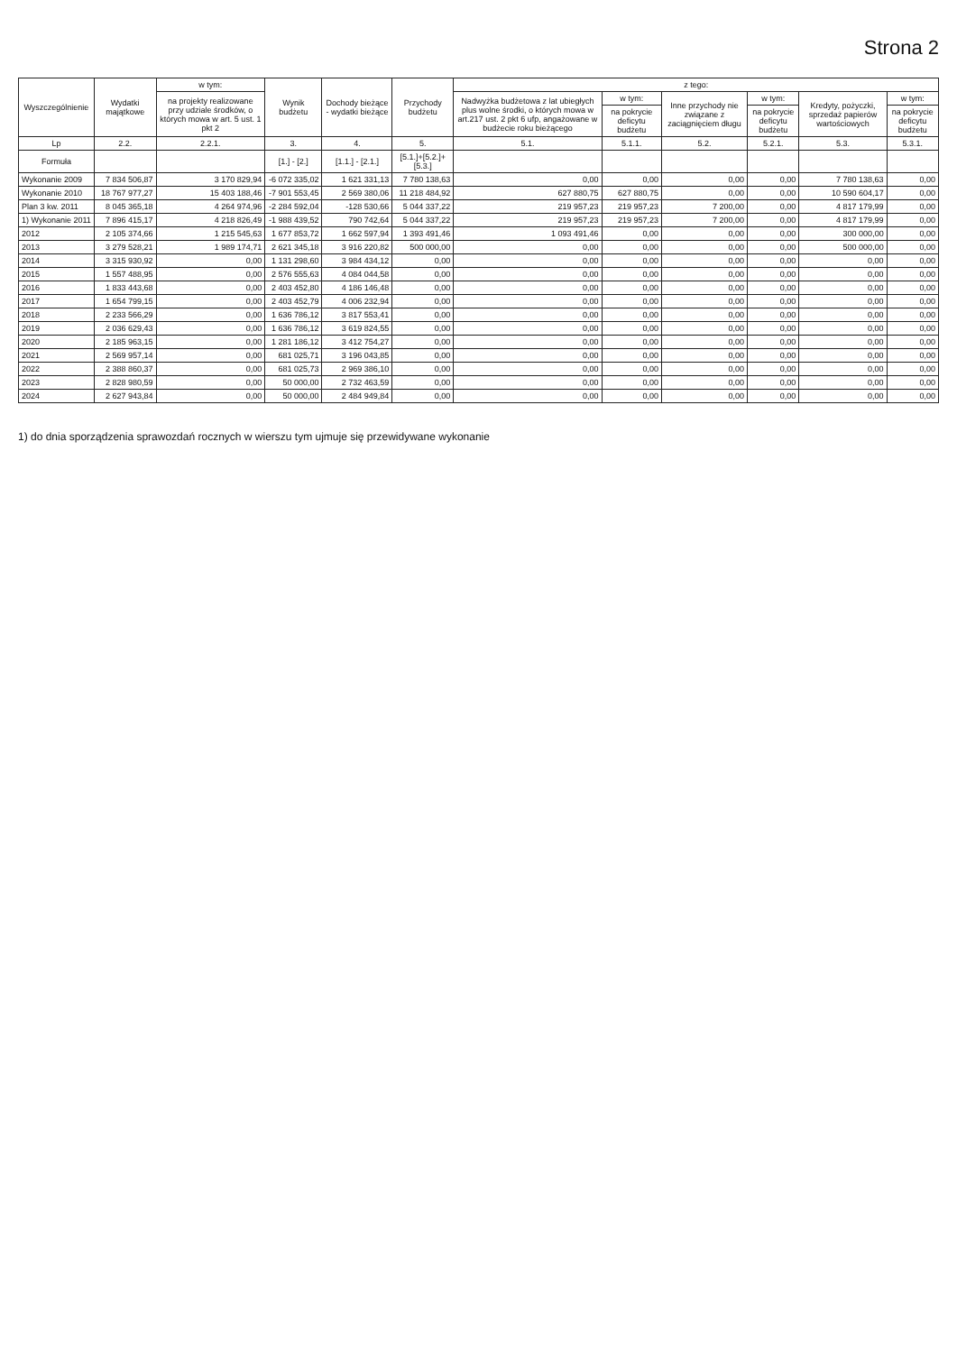Strona 2
| Wyszczególnienie | Wydatki majątkowe | w tym: | Wynik budżetu | Dochody bieżące - wydatki bieżące | Przychody budżetu | z tego: | | | | | |
| --- | --- | --- | --- | --- | --- | --- | --- | --- | --- | --- | --- |
| | | na projekty realizowane przy udziale środków, o których mowa w art. 5 ust. 1 pkt 2 | | | | Nadwyżka budżetowa z lat ubiegłych plus wolne środki, o których mowa w art.217 ust. 2 pkt 6 ufp, angażowane w budżecie roku bieżącego | w tym: | Inne przychody nie związane z zaciągnięciem długu | w tym: | Kredyty, pożyczki, sprzedaż papierów wartościowych | w tym: |
| | | | | | | | na pokrycie deficytu budżetu | | na pokrycie deficytu budżetu | | na pokrycie deficytu budżetu |
| Lp | 2.2. | 2.2.1. | 3. | 4. | 5. | 5.1. | 5.1.1. | 5.2. | 5.2.1. | 5.3. | 5.3.1. |
| Formuła | | | [1.] - [2.] | [1.1.] - [2.1.] | [5.1.]+[5.2.]+[5.3.] | | | | | | |
| Wykonanie 2009 | 7 834 506,87 | 3 170 829,94 | -6 072 335,02 | 1 621 331,13 | 7 780 138,63 | 0,00 | 0,00 | 0,00 | 0,00 | 7 780 138,63 | 0,00 |
| Wykonanie 2010 | 18 767 977,27 | 15 403 188,46 | -7 901 553,45 | 2 569 380,06 | 11 218 484,92 | 627 880,75 | 627 880,75 | 0,00 | 0,00 | 10 590 604,17 | 0,00 |
| Plan 3 kw. 2011 | 8 045 365,18 | 4 264 974,96 | -2 284 592,04 | -128 530,66 | 5 044 337,22 | 219 957,23 | 219 957,23 | 7 200,00 | 0,00 | 4 817 179,99 | 0,00 |
| 1) Wykonanie 2011 | 7 896 415,17 | 4 218 826,49 | -1 988 439,52 | 790 742,64 | 5 044 337,22 | 219 957,23 | 219 957,23 | 7 200,00 | 0,00 | 4 817 179,99 | 0,00 |
| 2012 | 2 105 374,66 | 1 215 545,63 | 1 677 853,72 | 1 662 597,94 | 1 393 491,46 | 1 093 491,46 | 0,00 | 0,00 | 0,00 | 300 000,00 | 0,00 |
| 2013 | 3 279 528,21 | 1 989 174,71 | 2 621 345,18 | 3 916 220,82 | 500 000,00 | 0,00 | 0,00 | 0,00 | 0,00 | 500 000,00 | 0,00 |
| 2014 | 3 315 930,92 | 0,00 | 1 131 298,60 | 3 984 434,12 | 0,00 | 0,00 | 0,00 | 0,00 | 0,00 | 0,00 | 0,00 |
| 2015 | 1 557 488,95 | 0,00 | 2 576 555,63 | 4 084 044,58 | 0,00 | 0,00 | 0,00 | 0,00 | 0,00 | 0,00 | 0,00 |
| 2016 | 1 833 443,68 | 0,00 | 2 403 452,80 | 4 186 146,48 | 0,00 | 0,00 | 0,00 | 0,00 | 0,00 | 0,00 | 0,00 |
| 2017 | 1 654 799,15 | 0,00 | 2 403 452,79 | 4 006 232,94 | 0,00 | 0,00 | 0,00 | 0,00 | 0,00 | 0,00 | 0,00 |
| 2018 | 2 233 566,29 | 0,00 | 1 636 786,12 | 3 817 553,41 | 0,00 | 0,00 | 0,00 | 0,00 | 0,00 | 0,00 | 0,00 |
| 2019 | 2 036 629,43 | 0,00 | 1 636 786,12 | 3 619 824,55 | 0,00 | 0,00 | 0,00 | 0,00 | 0,00 | 0,00 | 0,00 |
| 2020 | 2 185 963,15 | 0,00 | 1 281 186,12 | 3 412 754,27 | 0,00 | 0,00 | 0,00 | 0,00 | 0,00 | 0,00 | 0,00 |
| 2021 | 2 569 957,14 | 0,00 | 681 025,71 | 3 196 043,85 | 0,00 | 0,00 | 0,00 | 0,00 | 0,00 | 0,00 | 0,00 |
| 2022 | 2 388 860,37 | 0,00 | 681 025,73 | 2 969 386,10 | 0,00 | 0,00 | 0,00 | 0,00 | 0,00 | 0,00 | 0,00 |
| 2023 | 2 828 980,59 | 0,00 | 50 000,00 | 2 732 463,59 | 0,00 | 0,00 | 0,00 | 0,00 | 0,00 | 0,00 | 0,00 |
| 2024 | 2 627 943,84 | 0,00 | 50 000,00 | 2 484 949,84 | 0,00 | 0,00 | 0,00 | 0,00 | 0,00 | 0,00 | 0,00 |
1) do dnia sporządzenia sprawozdań rocznych w wierszu tym ujmuje się przewidywane wykonanie